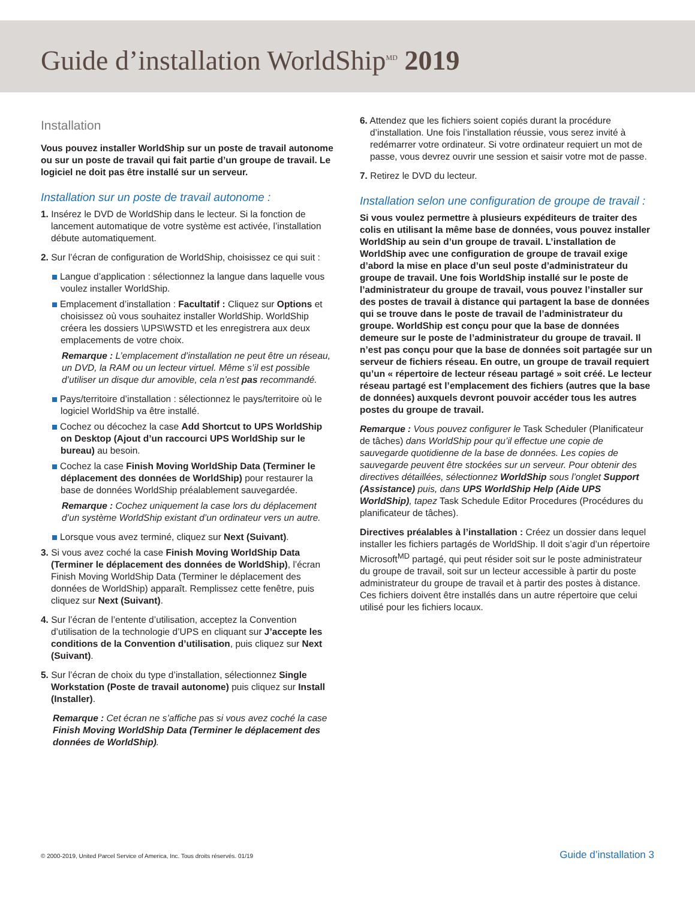Guide d’installation WorldShip<sup>MD</sup> 2019
Installation
Vous pouvez installer WorldShip sur un poste de travail autonome ou sur un poste de travail qui fait partie d’un groupe de travail. Le logiciel ne doit pas être installé sur un serveur.
Installation sur un poste de travail autonome :
1. Insérez le DVD de WorldShip dans le lecteur. Si la fonction de lancement automatique de votre système est activée, l’installation débute automatiquement.
2. Sur l’écran de configuration de WorldShip, choisissez ce qui suit :
Langue d’application : sélectionnez la langue dans laquelle vous voulez installer WorldShip.
Emplacement d’installation : Facultatif : Cliquez sur Options et choisissez où vous souhaitez installer WorldShip. WorldShip créera les dossiers \UPS\WSTD et les enregistrera aux deux emplacements de votre choix.
Remarque : L’emplacement d’installation ne peut être un réseau, un DVD, la RAM ou un lecteur virtuel. Même s’il est possible d’utiliser un disque dur amovible, cela n’est pas recommandé.
Pays/territoire d’installation : sélectionnez le pays/territoire où le logiciel WorldShip va être installé.
Cochez ou décochez la case Add Shortcut to UPS WorldShip on Desktop (Ajout d’un raccourci UPS WorldShip sur le bureau) au besoin.
Cochez la case Finish Moving WorldShip Data (Terminer le déplacement des données de WorldShip) pour restaurer la base de données WorldShip préalablement sauvegardée.
Remarque : Cochez uniquement la case lors du déplacement d’un système WorldShip existant d’un ordinateur vers un autre.
Lorsque vous avez terminé, cliquez sur Next (Suivant).
3. Si vous avez coché la case Finish Moving WorldShip Data (Terminer le déplacement des données de WorldShip), l’écran Finish Moving WorldShip Data (Terminer le déplacement des données de WorldShip) apparaît. Remplissez cette fenêtre, puis cliquez sur Next (Suivant).
4. Sur l’écran de l’entente d’utilisation, acceptez la Convention d’utilisation de la technologie d’UPS en cliquant sur J’accepte les conditions de la Convention d’utilisation, puis cliquez sur Next (Suivant).
5. Sur l’écran de choix du type d’installation, sélectionnez Single Workstation (Poste de travail autonome) puis cliquez sur Install (Installer).
Remarque : Cet écran ne s’affiche pas si vous avez coché la case Finish Moving WorldShip Data (Terminer le déplacement des données de WorldShip).
6. Attendez que les fichiers soient copiés durant la procédure d’installation. Une fois l’installation réussie, vous serez invité à redémarrer votre ordinateur. Si votre ordinateur requiert un mot de passe, vous devrez ouvrir une session et saisir votre mot de passe.
7. Retirez le DVD du lecteur.
Installation selon une configuration de groupe de travail :
Si vous voulez permettre à plusieurs expéditeurs de traiter des colis en utilisant la même base de données, vous pouvez installer WorldShip au sein d’un groupe de travail. L’installation de WorldShip avec une configuration de groupe de travail exige d’abord la mise en place d’un seul poste d’administrateur du groupe de travail. Une fois WorldShip installé sur le poste de l’administrateur du groupe de travail, vous pouvez l’installer sur des postes de travail à distance qui partagent la base de données qui se trouve dans le poste de travail de l’administrateur du groupe. WorldShip est conçu pour que la base de données demeure sur le poste de l’administrateur du groupe de travail. Il n’est pas conçu pour que la base de données soit partagée sur un serveur de fichiers réseau. En outre, un groupe de travail requiert qu’un « répertoire de lecteur réseau partagé » soit créé. Le lecteur réseau partagé est l’emplacement des fichiers (autres que la base de données) auxquels devront pouvoir accéder tous les autres postes du groupe de travail.
Remarque : Vous pouvez configurer le Task Scheduler (Planificateur de tâches) dans WorldShip pour qu’il effectue une copie de sauvegarde quotidienne de la base de données. Les copies de sauvegarde peuvent être stockées sur un serveur. Pour obtenir des directives détaillées, sélectionnez WorldShip sous l’onglet Support (Assistance) puis, dans UPS WorldShip Help (Aide UPS WorldShip), tapez Task Schedule Editor Procedures (Procédures du planificateur de tâches).
Directives préalables à l’installation : Créez un dossier dans lequel installer les fichiers partagés de WorldShip. Il doit s’agir d’un répertoire Microsoft<sup>MD</sup> partagé, qui peut résider soit sur le poste administrateur du groupe de travail, soit sur un lecteur accessible à partir du poste administrateur du groupe de travail et à partir des postes à distance. Ces fichiers doivent être installés dans un autre répertoire que celui utilisé pour les fichiers locaux.
© 2000-2019, United Parcel Service of America, Inc. Tous droits réservés. 01/19 Guide d’installation 3